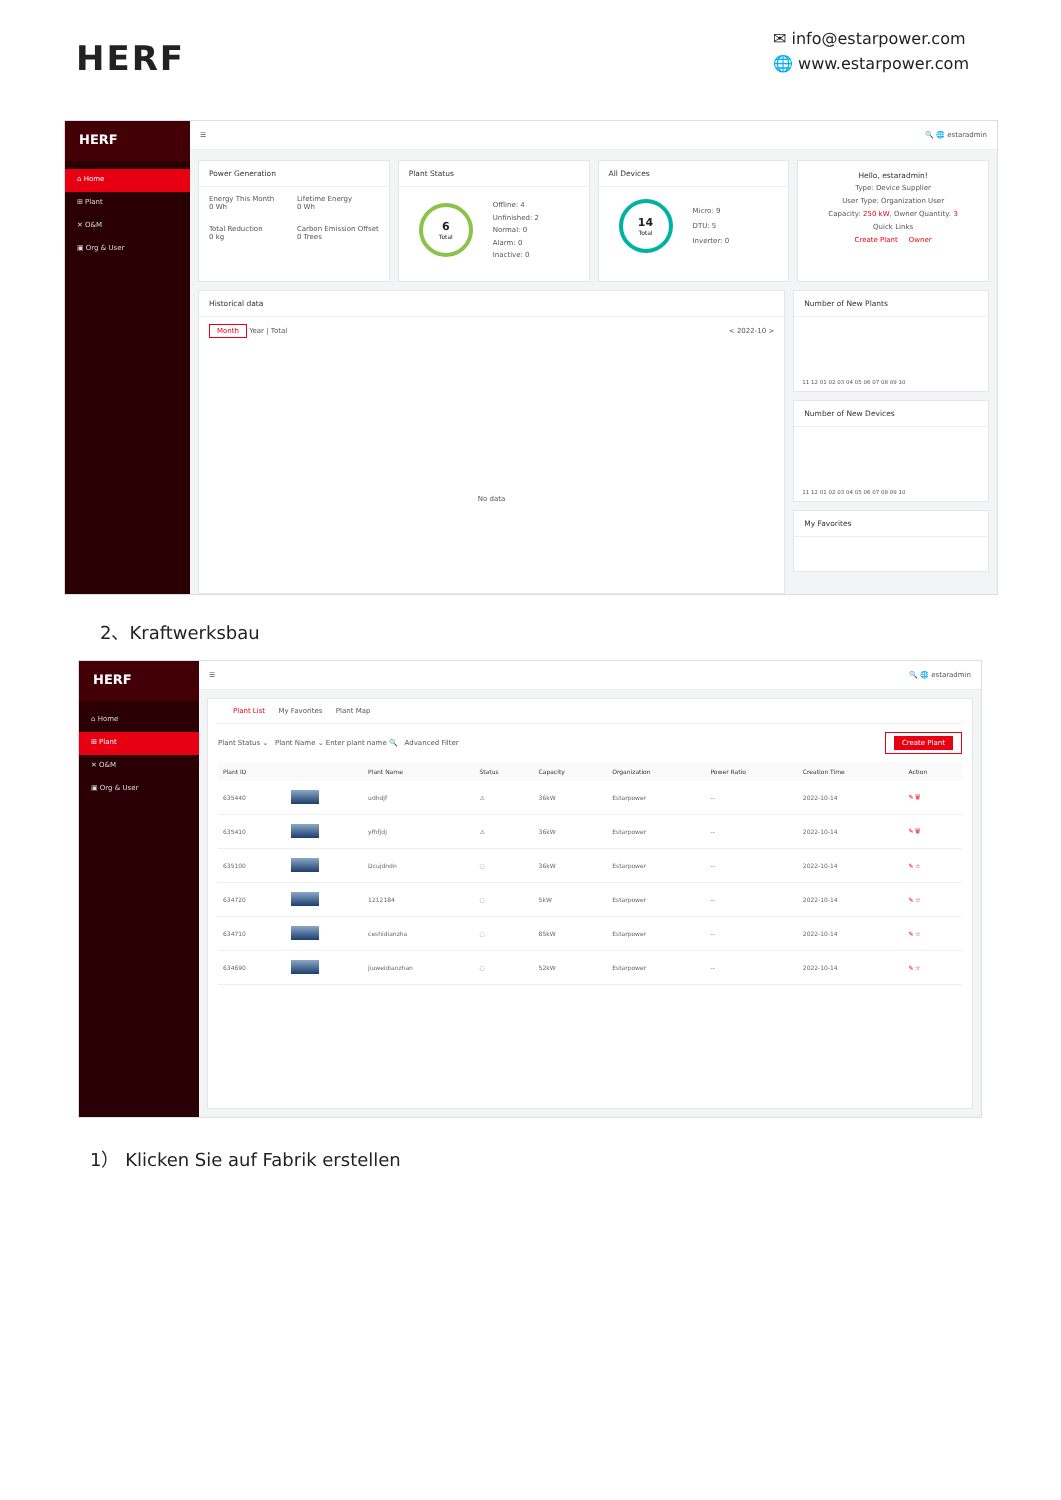HERF
✉ info@estarpower.com
🌐 www.estarpower.com
HERF
⌂ Home
⊞ Plant
✕ O&M
▣ Org & User
☰ 🔍 🌐 estaradmin
Power Generation
Energy This Month
0 Wh
Lifetime Energy
0 Wh
Total Reduction
0 kg
Carbon Emission Offset
0 Trees
Plant Status
6
Total
Offline: 4
Unfinished: 2
Normal: 0
Alarm: 0
Inactive: 0
All Devices
14
Total
Micro: 9
DTU: 5
Inverter: 0
Hello, estaradmin!
Type: Device Supplier
User Type: Organization User
Capacity: 250 kW, Owner Quantity: 3
Quick Links
Create Plant Owner
Historical data
Month Year | Total < 2022-10 >
No data
Number of New Plants
11 12 01 02 03 04 05 06 07 08 09 10
Number of New Devices
11 12 01 02 03 04 05 06 07 08 09 10
My Favorites
2、Kraftwerksbau
HERF
⌂ Home
⊞ Plant
✕ O&M
▣ Org & User
☰ 🔍 🌐 estaradmin
Plant List My Favorites Plant Map
Plant Status ⌄ Plant Name ⌄ Enter plant name 🔍 Advanced Filter Create Plant
| Plant ID | | Plant Name | Status | Capacity | Organization | Power Ratio | Creation Time | Action |
| --- | --- | --- | --- | --- | --- | --- | --- | --- |
| 635440 | | udhdjf | ⚠ | 36kW | Estarpower | -- | 2022-10-14 | ✎ 🗑 |
| 635410 | | yfhfjdj | ⚠ | 36kW | Estarpower | -- | 2022-10-14 | ✎ 🗑 |
| 635100 | | Dcujdndn | ◌ | 36kW | Estarpower | -- | 2022-10-14 | ✎ ☆ |
| 634720 | | 1212184 | ◌ | 5kW | Estarpower | -- | 2022-10-14 | ✎ ☆ |
| 634710 | | ceshidianzha | ◌ | 85kW | Estarpower | -- | 2022-10-14 | ✎ ☆ |
| 634690 | | jiuweidianzhan | ◌ | 52kW | Estarpower | -- | 2022-10-14 | ✎ ☆ |
1） Klicken Sie auf Fabrik erstellen